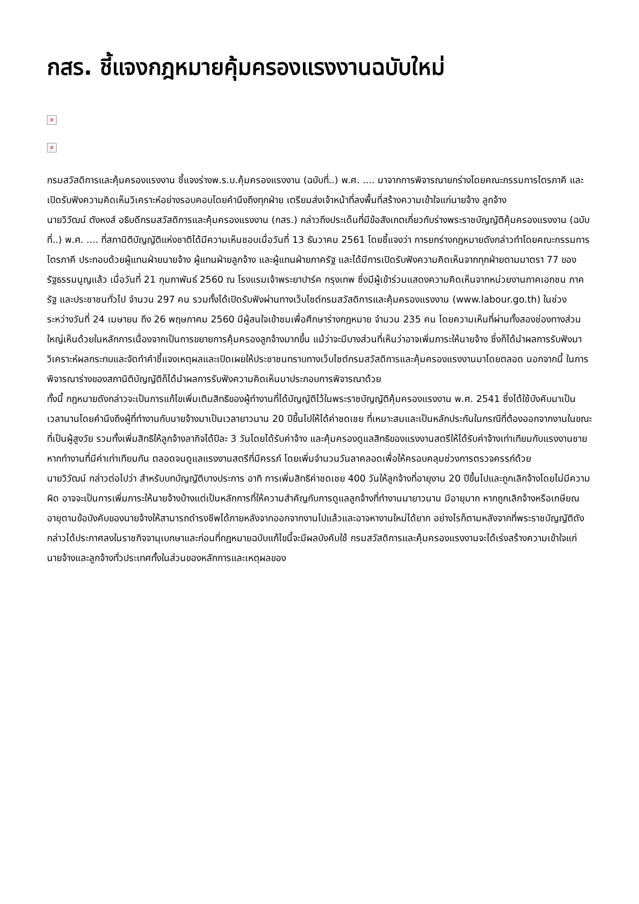กสร. ชี้แจงกฎหมายคุ้มครองแรงงานฉบับใหม่
×
×
กรมสวัสดิการและคุ้มครองแรงงาน ชี้แจงร่างพ.ร.บ.คุ้มครองแรงงาน (ฉบับที่..) พ.ศ. .... มาจากการพิจารณายกร่างโดยคณะกรรมการไตรภาคี และเปิดรับฟังความคิดเห็นวิเคราะห์อย่างรอบคอบโดยคำนึงถึงทุกฝ่าย เตรียมส่งเจ้าหน้าที่ลงพื้นที่สร้างความเข้าใจแก่นายจ้าง ลูกจ้าง
นายวิวัฒน์ ตังหงส์ อธิบดีกรมสวัสดิการและคุ้มครองแรงงาน (กสร.) กล่าวถึงประเด็นที่มีข้อสังเกตเกี่ยวกับร่างพระราชบัญญัติคุ้มครองแรงงาน (ฉบับที่..) พ.ศ. .... ที่สภานิติบัญญัติแห่งชาติได้มีความเห็นชอบเมื่อวันที่ 13 ธันวาคม 2561 โดยชี้แจงว่า การยกร่างกฎหมายดังกล่าวทำโดยคณะกรรมการไตรภาคี ประกอบด้วยผู้แทนฝ่ายนายจ้าง ผู้แทนฝ่ายลูกจ้าง และผู้แทนฝ่ายภาครัฐ และได้มีการเปิดรับฟังความคิดเห็นจากทุกฝ่ายตามมาตรา 77 ของรัฐธรรมนูญแล้ว เมื่อวันที่ 21 กุมภาพันธ์ 2560 ณ โรงแรมเจ้าพระยาปาร์ค กรุงเทพ ซึ่งมีผู้เข้าร่วมแสดงความคิดเห็นจากหน่วยงานภาคเอกชน ภาครัฐ และประชาชนทั่วไป จำนวน 297 คน รวมทั้งได้เปิดรับฟังผ่านทางเว็บไซต์กรมสวัสดิการและคุ้มครองแรงงาน (www.labour.go.th) ในช่วงระหว่างวันที่ 24 เมษายน ถึง 26 พฤษภาคม 2560 มีผู้สนใจเข้าชมเพื่อศึกษาร่างกฎหมาย จำนวน 235 คน โดยความเห็นที่ผ่านทั้งสองช่องทางส่วนใหญ่เห็นด้วยในหลักการเนื่องจากเป็นการขยายการคุ้มครองลูกจ้างมากขึ้น แม้ว่าจะมีบางส่วนที่เห็นว่าอาจเพิ่มภาระให้นายจ้าง ซึ่งก็ได้นำผลการรับฟังมาวิเคราะห์ผลกระทบและจัดทำคำชี้แจงเหตุผลและเปิดเผยให้ประชาชนทราบทางเว็บไซต์กรมสวัสดิการและคุ้มครองแรงงานมาโดยตลอด นอกจากนี้ ในการพิจารณาร่างของสภานิติบัญญัติก็ได้นำผลการรับฟังความคิดเห็นมาประกอบการพิจารณาด้วย
ทั้งนี้ กฎหมายดังกล่าวจะเป็นการแก้ไขเพิ่มเติมสิทธิของผู้ทำงานที่ได้บัญญัติไว้ในพระราชบัญญัติคุ้มครองแรงงาน พ.ศ. 2541 ซึ่งได้ใช้บังคับมาเป็นเวลานานโดยคำนึงถึงผู้ที่ทำงานกับนายจ้างมาเป็นเวลายาวนาน 20 ปีขึ้นไปให้ได้ค่าชดเชย ที่เหมาะสมและเป็นหลักประกันในกรณีที่ต้องออกจากงานในขณะที่เป็นผู้สูงวัย รวมทั้งเพิ่มสิทธิให้ลูกจ้างลากิจได้ปีละ 3 วันโดยได้รับค่าจ้าง และคุ้มครองดูแลสิทธิของแรงงานสตรีให้ได้รับค่าจ้างเท่าเทียมกับแรงงานชายหากทำงานที่มีค่าเท่าเทียมกัน ตลอดจนดูแลแรงงานสตรีที่มีครรภ์ โดยเพิ่มจำนวนวันลาคลอดเพื่อให้ครอบคลุมช่วงการตรวจครรภ์ด้วย
นายวิวัฒน์ กล่าวต่อไปว่า สำหรับบทบัญญัติบางประการ อาทิ การเพิ่มสิทธิค่าชดเชย 400 วันให้ลูกจ้างที่อายุงาน 20 ปีขึ้นไปและถูกเลิกจ้างโดยไม่มีความผิด อาจจะเป็นการเพิ่มภาระให้นายจ้างบ้างแต่เป็นหลักการที่ให้ความสำคัญกับการดูแลลูกจ้างที่ทำงานมายาวนาน มีอายุมาก หากถูกเลิกจ้างหรือเกษียณอายุตามข้อบังคับของนายจ้างให้สามารถดำรงชีพได้ภายหลังจากออกจากงานไปแล้วและอาจหางานใหม่ได้ยาก อย่างไรก็ตามหลังจากที่พระราชบัญญัติดังกล่าวได้ประกาศลงในราชกิจจานุเบกษาและก่อนที่กฎหมายฉบับแก้ไขนี้จะมีผลบังคับใช้ กรมสวัสดิการและคุ้มครองแรงงานจะได้เร่งสร้างความเข้าใจแก่นายจ้างและลูกจ้างทั่วประเทศทั้งในส่วนของหลักการและเหตุผลของ